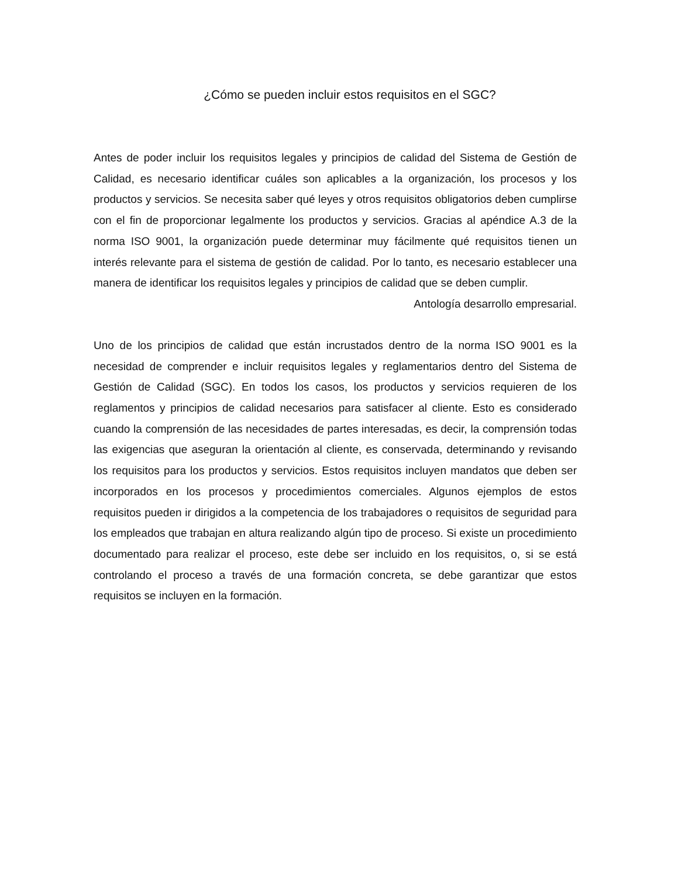¿Cómo se pueden incluir estos requisitos en el SGC?
Antes de poder incluir los requisitos legales y principios de calidad del Sistema de Gestión de Calidad, es necesario identificar cuáles son aplicables a la organización, los procesos y los productos y servicios. Se necesita saber qué leyes y otros requisitos obligatorios deben cumplirse con el fin de proporcionar legalmente los productos y servicios. Gracias al apéndice A.3 de la norma ISO 9001, la organización puede determinar muy fácilmente qué requisitos tienen un interés relevante para el sistema de gestión de calidad. Por lo tanto, es necesario establecer una manera de identificar los requisitos legales y principios de calidad que se deben cumplir. Antología desarrollo empresarial.
Uno de los principios de calidad que están incrustados dentro de la norma ISO 9001 es la necesidad de comprender e incluir requisitos legales y reglamentarios dentro del Sistema de Gestión de Calidad (SGC). En todos los casos, los productos y servicios requieren de los reglamentos y principios de calidad necesarios para satisfacer al cliente. Esto es considerado cuando la comprensión de las necesidades de partes interesadas, es decir, la comprensión todas las exigencias que aseguran la orientación al cliente, es conservada, determinando y revisando los requisitos para los productos y servicios. Estos requisitos incluyen mandatos que deben ser incorporados en los procesos y procedimientos comerciales. Algunos ejemplos de estos requisitos pueden ir dirigidos a la competencia de los trabajadores o requisitos de seguridad para los empleados que trabajan en altura realizando algún tipo de proceso. Si existe un procedimiento documentado para realizar el proceso, este debe ser incluido en los requisitos, o, si se está controlando el proceso a través de una formación concreta, se debe garantizar que estos requisitos se incluyen en la formación.